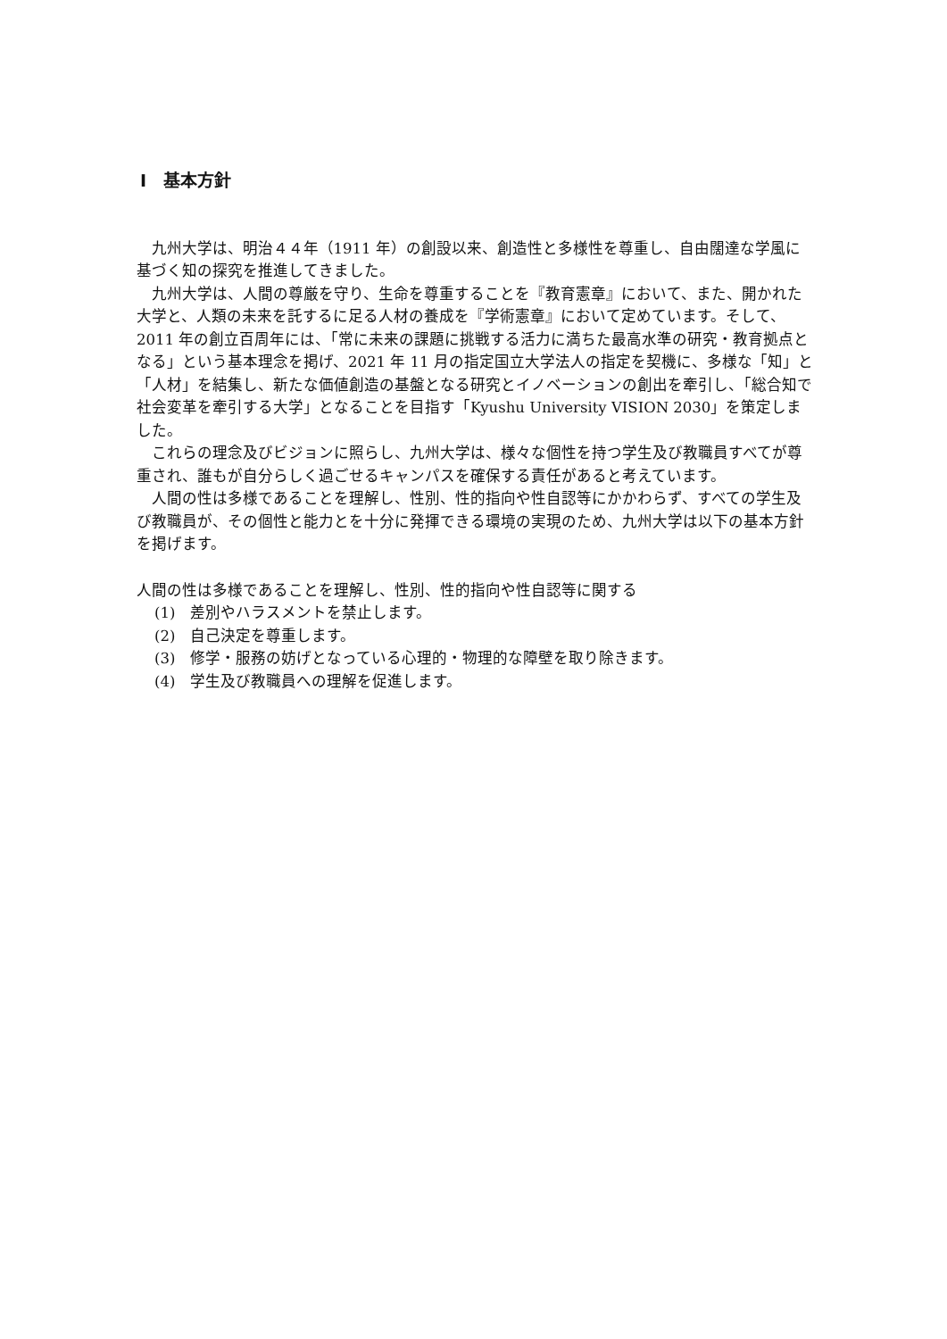Ⅰ　基本方針
九州大学は、明治４４年（1911 年）の創設以来、創造性と多様性を尊重し、自由闊達な学風に基づく知の探究を推進してきました。
九州大学は、人間の尊厳を守り、生命を尊重することを『教育憲章』において、また、開かれた大学と、人類の未来を託するに足る人材の養成を『学術憲章』において定めています。そして、2011 年の創立百周年には、「常に未来の課題に挑戦する活力に満ちた最高水準の研究・教育拠点となる」という基本理念を掲げ、2021 年 11 月の指定国立大学法人の指定を契機に、多様な「知」と「人材」を結集し、新たな価値創造の基盤となる研究とイノベーションの創出を牽引し、「総合知で社会変革を牽引する大学」となることを目指す「Kyushu University VISION 2030」を策定しました。
これらの理念及びビジョンに照らし、九州大学は、様々な個性を持つ学生及び教職員すべてが尊重され、誰もが自分らしく過ごせるキャンパスを確保する責任があると考えています。
人間の性は多様であることを理解し、性別、性的指向や性自認等にかかわらず、すべての学生及び教職員が、その個性と能力とを十分に発揮できる環境の実現のため、九州大学は以下の基本方針を掲げます。
人間の性は多様であることを理解し、性別、性的指向や性自認等に関する
(1)　差別やハラスメントを禁止します。
(2)　自己決定を尊重します。
(3)　修学・服務の妨げとなっている心理的・物理的な障壁を取り除きます。
(4)　学生及び教職員への理解を促進します。